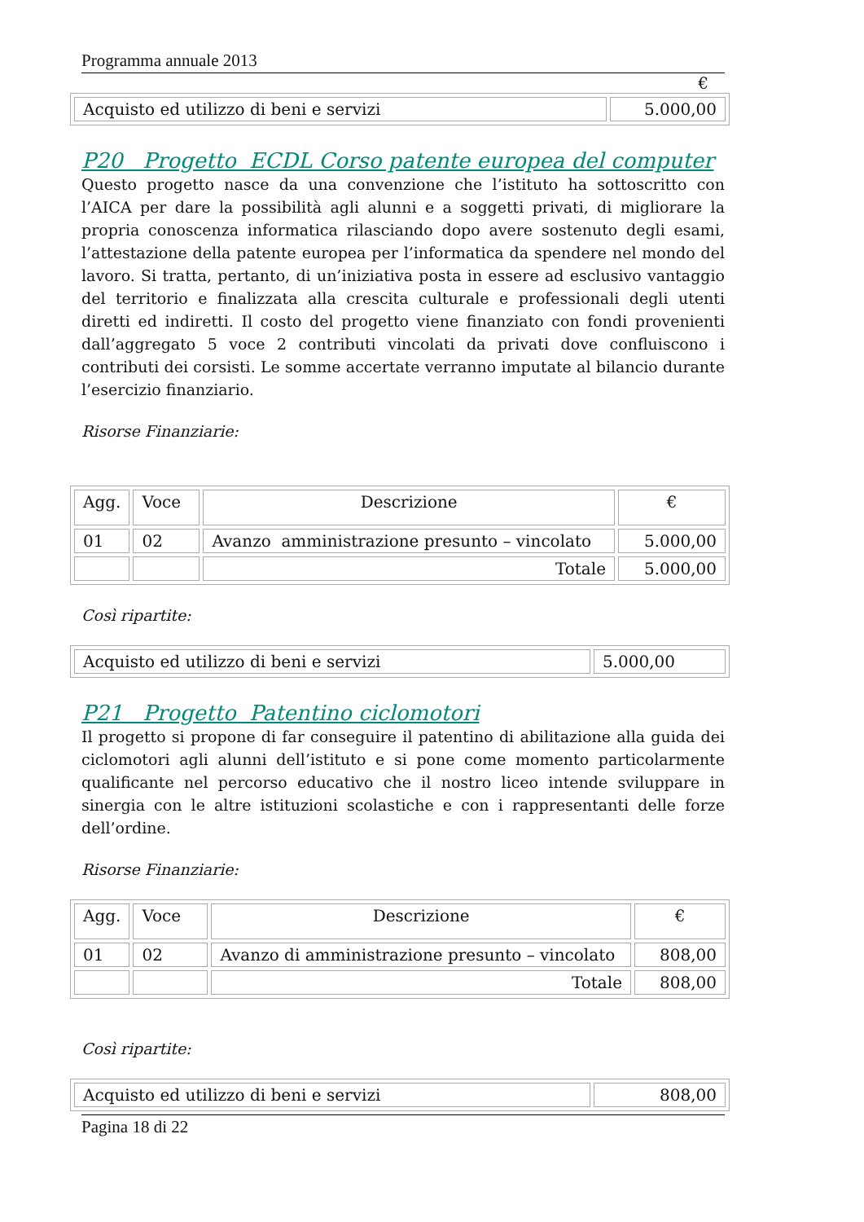Programma annuale 2013
€
| Acquisto ed utilizzo di beni e servizi | 5.000,00 |
P20 Progetto ECDL Corso patente europea del computer
Questo progetto nasce da una convenzione che l’istituto ha sottoscritto con l’AICA per dare la possibilità agli alunni e a soggetti privati, di migliorare la propria conoscenza informatica rilasciando dopo avere sostenuto degli esami, l’attestazione della patente europea per l’informatica da spendere nel mondo del lavoro. Si tratta, pertanto, di un’iniziativa posta in essere ad esclusivo vantaggio del territorio e finalizzata alla crescita culturale e professionali degli utenti diretti ed indiretti. Il costo del progetto viene finanziato con fondi provenienti dall’aggregato 5 voce 2 contributi vincolati da privati dove confluiscono i contributi dei corsisti. Le somme accertate verranno imputate al bilancio durante l’esercizio finanziario.
Risorse Finanziarie:
| Agg. | Voce | Descrizione | € |
| --- | --- | --- | --- |
| 01 | 02 | Avanzo amministrazione presunto – vincolato | 5.000,00 |
| | | Totale | 5.000,00 |
Così ripartite:
| Acquisto ed utilizzo di beni e servizi | 5.000,00 |
P21 Progetto Patentino ciclomotori
Il progetto si propone di far conseguire il patentino di abilitazione alla guida dei ciclomotori agli alunni dell’istituto e si pone come momento particolarmente qualificante nel percorso educativo che il nostro liceo intende sviluppare in sinergia con le altre istituzioni scolastiche e con i rappresentanti delle forze dell’ordine.
Risorse Finanziarie:
| Agg. | Voce | Descrizione | € |
| --- | --- | --- | --- |
| 01 | 02 | Avanzo di amministrazione presunto – vincolato | 808,00 |
| | | Totale | 808,00 |
Così ripartite:
| Acquisto ed utilizzo di beni e servizi | 808,00 |
Pagina 18 di 22